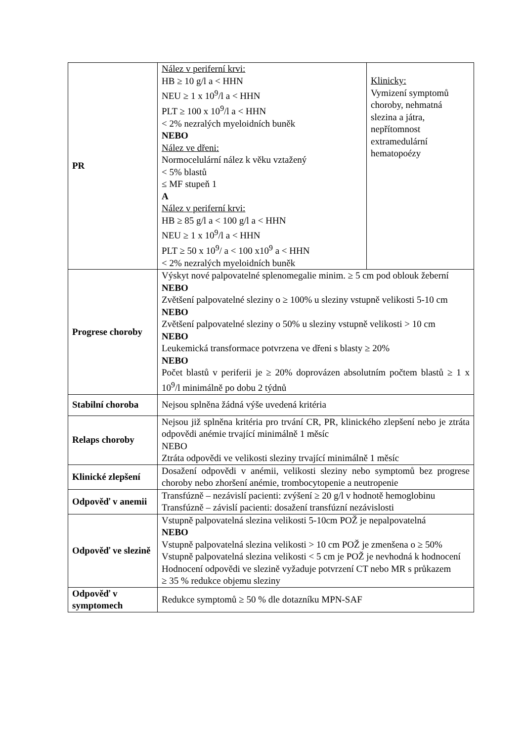| PR | Nález v periferní krvi: HB ≥ 10 g/l a < HHN NEU ≥ 1 x 10<sup>9</sup>/l a < HHN PLT ≥ 100 x 10<sup>9</sup>/l a < HHN < 2% nezralých myeloidních buněk NEBO Nález ve dřeni: Normocelulární nález k věku vztažený < 5% blastů ≤ MF stupeň 1 A Nález v periferní krvi: HB ≥ 85 g/l a < 100 g/l a < HHN NEU ≥ 1 x 10<sup>9</sup>/l a < HHN PLT ≥ 50 x 10<sup>9</sup>/ a < 100 x10<sup>9</sup> a < HHN < 2% nezralých myeloidních buněk | Klinicky: Vymizení symptomů choroby, nehmatná slezina a játra, nepřítomnost extramedulární hematopoézy |
| Progrese choroby | Výskyt nové palpovatelné splenomegalie minim. ≥ 5 cm pod oblouk žeberní NEBO Zvětšení palpovatelné sleziny o ≥ 100% u sleziny vstupně velikosti 5-10 cm NEBO Zvětšení palpovatelné sleziny o 50% u sleziny vstupně velikosti > 10 cm NEBO Leukemická transformace potvrzena ve dřeni s blasty ≥ 20% NEBO Počet blastů v periferii je ≥ 20% doprovázen absolutním počtem blastů ≥ 1 x 10<sup>9</sup>/l minimálně po dobu 2 týdnů | |
| Stabilní choroba | Nejsou splněna žádná výše uvedená kritéria | |
| Relaps choroby | Nejsou již splněna kritéria pro trvání CR, PR, klinického zlepšení nebo je ztráta odpovědi anémie trvající minimálně 1 měsíc NEBO Ztráta odpovědi ve velikosti sleziny trvající minimálně 1 měsíc | |
| Klinické zlepšení | Dosažení odpovědi v anémii, velikosti sleziny nebo symptomů bez progrese choroby nebo zhoršení anémie, trombocytopenie a neutropenie | |
| Odpověď v anemii | Transfúzně – nezávislí pacienti: zvýšení ≥ 20 g/l v hodnotě hemoglobinu Transfúzně – závislí pacienti: dosažení transfúzní nezávislosti | |
| Odpověď ve slezině | Vstupně palpovatelná slezina velikosti 5-10cm POŽ je nepalpovatelná NEBO Vstupně palpovatelná slezina velikosti > 10 cm POŽ je zmenšena o ≥ 50% Vstupně palpovatelná slezina velikosti < 5 cm je POŽ je nevhodná k hodnocení Hodnocení odpovědi ve slezině vyžaduje potvrzení CT nebo MR s průkazem ≥ 35 % redukce objemu sleziny | |
| Odpověď v symptomech | Redukce symptomů ≥ 50 % dle dotazníku MPN-SAF | |